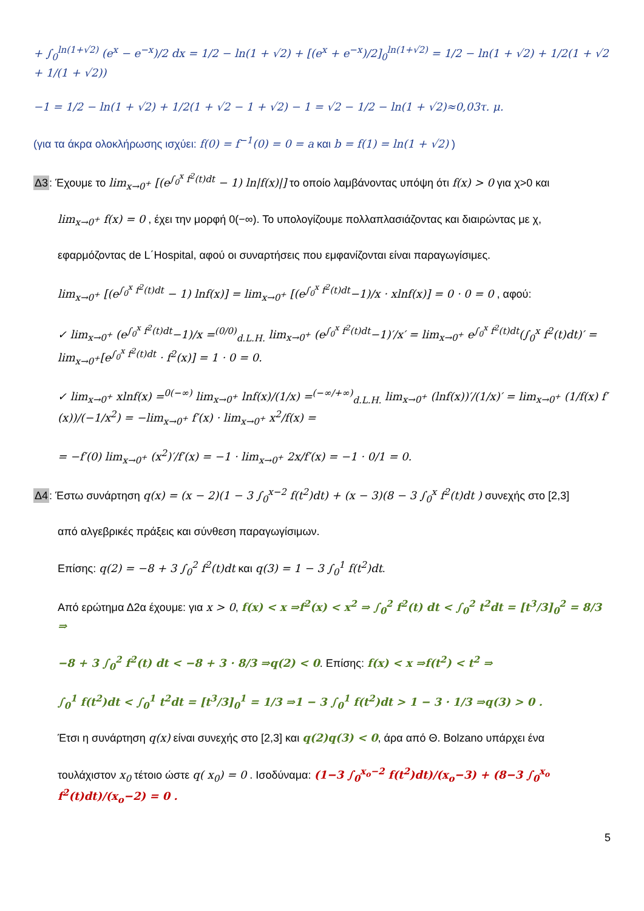+ ∫<sub>0</sub><sup>ln(1+√2)</sup> (e<sup>x</sup> − e<sup>−x</sup>)/2 dx = 1/2 − ln(1 + √2) + [(e<sup>x</sup> + e<sup>−x</sup>)/2]<sub>0</sub><sup>ln(1+√2)</sup> = 1/2 − ln(1 + √2) + 1/2(1 + √2 + 1/(1 + √2))
−1 = 1/2 − ln(1 + √2) + 1/2(1 + √2 − 1 + √2) − 1 = √2 − 1/2 − ln(1 + √2)≈0,03τ. μ.
(για τα άκρα ολοκλήρωσης ισχύει: f(0) = f<sup>−1</sup>(0) = 0 = a και b = f(1) = ln(1 + √2) )
Δ3: Έχουμε το lim<sub>x→0<sup>+</sup></sub> [(e<sup>∫<sub>0</sub><sup>x</sup> f<sup>2</sup>(t)dt</sup> − 1) ln|f(x)|] το οποίο λαμβάνοντας υπόψη ότι f(x) > 0 για χ>0 και
lim<sub>x→0<sup>+</sup></sub> f(x) = 0 , έχει την μορφή 0(−∞). Το υπολογίζουμε πολλαπλασιάζοντας και διαιρώντας με χ,
εφαρμόζοντας de L΄Hospital, αφού οι συναρτήσεις που εμφανίζονται είναι παραγωγίσιμες.
lim<sub>x→0<sup>+</sup></sub> [(e<sup>∫<sub>0</sub><sup>x</sup> f<sup>2</sup>(t)dt</sup> − 1) lnf(x)] = lim<sub>x→0<sup>+</sup></sub> [(e<sup>∫<sub>0</sub><sup>x</sup> f<sup>2</sup>(t)dt</sup>−1)/x · xlnf(x)] = 0 · 0 = 0 , αφού:
✓ lim<sub>x→0<sup>+</sup></sub> (e<sup>∫<sub>0</sub><sup>x</sup> f<sup>2</sup>(t)dt</sup>−1)/x =<sup>(0/0)</sup><sub>d.L.H.</sub> lim<sub>x→0<sup>+</sup></sub> (e<sup>∫<sub>0</sub><sup>x</sup> f<sup>2</sup>(t)dt</sup>−1)′/x′ = lim<sub>x→0<sup>+</sup></sub> e<sup>∫<sub>0</sub><sup>x</sup> f<sup>2</sup>(t)dt</sup>(∫<sub>0</sub><sup>x</sup> f<sup>2</sup>(t)dt)′ = lim<sub>x→0<sup>+</sup></sub>[e<sup>∫<sub>0</sub><sup>x</sup> f<sup>2</sup>(t)dt</sup> · f<sup>2</sup>(x)] = 1 · 0 = 0.
✓ lim<sub>x→0<sup>+</sup></sub> xlnf(x) =<sup>0(−∞)</sup> lim<sub>x→0<sup>+</sup></sub> lnf(x)/(1/x) =<sup>(−∞/+∞)</sup><sub>d.L.H.</sub> lim<sub>x→0<sup>+</sup></sub> (lnf(x))′/(1/x)′ = lim<sub>x→0<sup>+</sup></sub> (1/f(x) f′(x))/(−1/x<sup>2</sup>) = −lim<sub>x→0<sup>+</sup></sub> f′(x) · lim<sub>x→0<sup>+</sup></sub> x<sup>2</sup>/f(x) =
= −f′(0) lim<sub>x→0<sup>+</sup></sub> (x<sup>2</sup>)′/f′(x) = −1 · lim<sub>x→0<sup>+</sup></sub> 2x/f′(x) = −1 · 0/1 = 0.
Δ4: Έστω συνάρτηση q(x) = (x − 2)(1 − 3 ∫<sub>0</sub><sup>x−2</sup> f(t<sup>2</sup>)dt) + (x − 3)(8 − 3 ∫<sub>0</sub><sup>x</sup> f<sup>2</sup>(t)dt ) συνεχής στο [2,3]
από αλγεβρικές πράξεις και σύνθεση παραγωγίσιμων.
Επίσης: q(2) = −8 + 3 ∫<sub>0</sub><sup>2</sup> f<sup>2</sup>(t)dt και q(3) = 1 − 3 ∫<sub>0</sub><sup>1</sup> f(t<sup>2</sup>)dt.
Από ερώτημα Δ2α έχουμε: για x > 0, f(x) < x ⇒f<sup>2</sup>(x) < x<sup>2</sup> ⇒ ∫<sub>0</sub><sup>2</sup> f<sup>2</sup>(t) dt < ∫<sub>0</sub><sup>2</sup> t<sup>2</sup>dt = [t<sup>3</sup>/3]<sub>0</sub><sup>2</sup> = 8/3 ⇒
−8 + 3 ∫<sub>0</sub><sup>2</sup> f<sup>2</sup>(t) dt < −8 + 3 · 8/3 ⇒q(2) < 0. Επίσης: f(x) < x ⇒f(t<sup>2</sup>) < t<sup>2</sup> ⇒
∫<sub>0</sub><sup>1</sup> f(t<sup>2</sup>)dt < ∫<sub>0</sub><sup>1</sup> t<sup>2</sup>dt = [t<sup>3</sup>/3]<sub>0</sub><sup>1</sup> = 1/3 ⇒1 − 3 ∫<sub>0</sub><sup>1</sup> f(t<sup>2</sup>)dt > 1 − 3 · 1/3 ⇒q(3) > 0 .
Έτσι η συνάρτηση q(x) είναι συνεχής στο [2,3] και q(2)q(3) < 0, άρα από Θ. Bolzano υπάρχει ένα
τουλάχιστον x<sub>0</sub> τέτοιο ώστε q( x<sub>0</sub>) = 0 . Ισοδύναμα: (1−3 ∫<sub>0</sub><sup>x<sub>o</sub>−2</sup> f(t<sup>2</sup>)dt)/(x<sub>o</sub>−3) + (8−3 ∫<sub>0</sub><sup>x<sub>o</sub></sup> f<sup>2</sup>(t)dt)/(x<sub>o</sub>−2) = 0 .
5